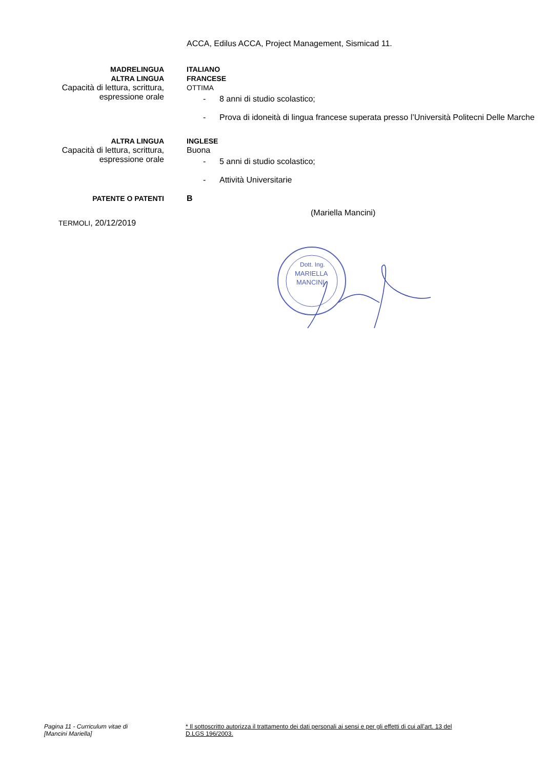ACCA, Edilus ACCA, Project Management, Sismicad 11.
MADRELINGUA
ALTRA LINGUA
Capacità di lettura, scrittura, espressione orale
ITALIANO
FRANCESE
OTTIMA
- 8 anni di studio scolastico;
- Prova di idoneità di lingua francese superata presso l’Università Politecni Delle Marche
ALTRA LINGUA
Capacità di lettura, scrittura, espressione orale
INGLESE
Buona
- 5 anni di studio scolastico;
- Attività Universitarie
PATENTE O PATENTI B
(Mariella Mancini)
TERMOLI, 20/12/2019
Dott. Ing.
MARIELLA
MANCINI
Pagina 11 - Curriculum vitae di
[Mancini Mariella]
* Il sottoscritto autorizza il trattamento dei dati personali ai sensi e per gli effetti di cui all’art. 13 del D.LGS 196/2003.